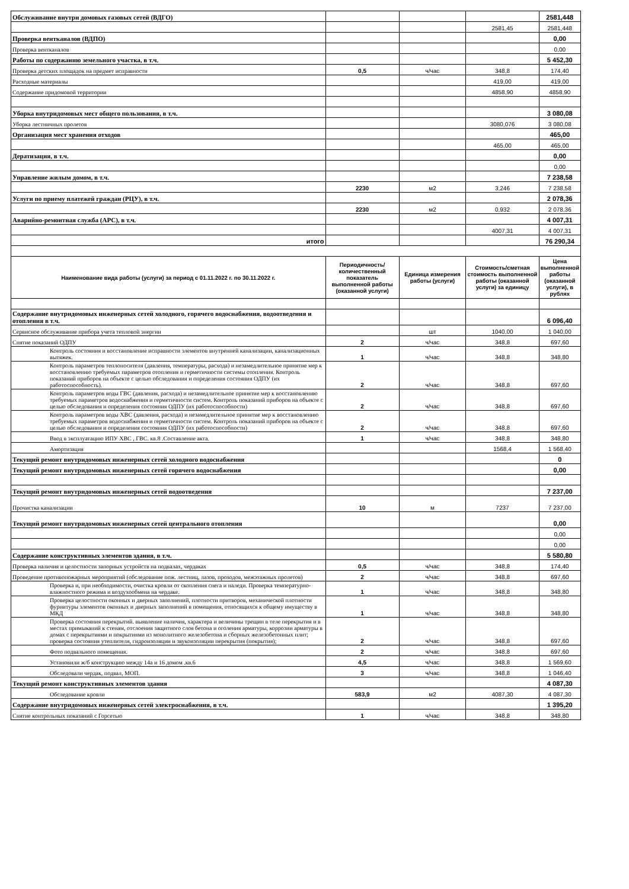| Обслуживание внутри домовых газовых сетей (ВДГО) | | | | 2581,448 |
| | | | 2581,45 | 2581,448 |
| Проверка вентканалов (ВДПО) | | | | 0,00 |
| Проверка вентканалов | | | | 0,00 |
| Работы по содержанию земельного участка, в т.ч. | | | | 5 452,30 |
| Проверка детских площадок на предмет исправности | 0,5 | ч/час | 348,8 | 174,40 |
| Расходные материалы | | | 419,00 | 419,00 |
| Содержание придомовой территории | | | 4858,90 | 4858,90 |
| Уборка внутридомовых мест общего пользования, в т.ч. | | | | 3 080,08 |
| Уборка лестничных пролетов | | | 3080,076 | 3 080,08 |
| Организация мест хранения отходов | | | | 465,00 |
| | | | 465,00 | 465,00 |
| Дератизация, в т.ч. | | | | 0,00 |
| | | | | 0,00 |
| Управление жилым домом, в т.ч. | | | | 7 238,58 |
| | 2230 | м2 | 3,246 | 7 238,58 |
| Услуги по приему платежей граждан (РЦУ), в т.ч. | | | | 2 078,36 |
| | 2230 | м2 | 0,932 | 2 078,36 |
| Аварийно-ремонтная служба (АРС), в т.ч. | | | | 4 007,31 |
| | | | 4007,31 | 4 007,31 |
| итого | | | | 76 290,34 |
| Наименование вида работы (услуги) за период с 01.11.2022 г. по 30.11.2022 г. | Периодичность/ количественный показатель выполненной работы (оказанной услуги) | Единица измерения работы (услуги) | Стоимость/сметная стоимость выполненной работы (оказанной услуги) за единицу | Цена выполненной работы (оказанной услуги), в рублях |
| Содержание внутридомовых инженерных сетей холодного, горячего водоснабжения, водоотведения и отопления в т.ч. | | | | 6 096,40 |
| Сервисное обслуживание прибора учета тепловой энергии | | шт | 1040,00 | 1 040,00 |
| Снятие показаний ОДПУ | 2 | ч/час | 348,8 | 697,60 |
| Контроль состояния и восстановление исправности элементов внутренней канализации, канализационных вытяжек. | 1 | ч/час | 348,8 | 348,80 |
| Контроль параметров теплоносителя (давления, температуры, расхода) и незамедлительное принятие мер к восстановлению требуемых параметров отопления и герметичности системы отопления. Контроль показаний приборов на объекте с целью обследования и определения состояния ОДПУ (их работоспособность). | 2 | ч/час | 348,8 | 697,60 |
| Контроль параметров воды ГВС (давления, расхода) и незамедлительное принятие мер к восстановлению требуемых параметров водоснабжения и герметичности систем. Контроль показаний приборов на объекте с целью обследования и определения состояния ОДПУ (их работоспособности) | 2 | ч/час | 348,8 | 697,60 |
| Контроль параметров воды ХВС (давления, расхода) и незамедлительное принятие мер к восстановлению требуемых параметров водоснабжения и герметичности систем. Контроль показаний приборов на объекте с целью обследования и определения состояния ОДПУ (их работоспособности) | 2 | ч/час | 348,8 | 697,60 |
| Ввод в эксплуатацию ИПУ ХВС , ГВС. кв.8 .Составление акта. | 1 | ч/час | 348,8 | 348,80 |
| Амортизация | | | 1568,4 | 1 568,40 |
| Текущий ремонт внутридомовых инженерных сетей холодного водоснабжения | | | | 0 |
| Текущий ремонт внутридомовых инженерных сетей горячего водоснабжения | | | | 0,00 |
| Текущий ремонт внутридомовых инженерных сетей водоотведения | | | | 7 237,00 |
| Прочистка канализации | 10 | м | 7237 | 7 237,00 |
| Текущий ремонт внутридомовых инженерных сетей центрального отопления | | | | 0,00 |
| | | | | 0,00 |
| | | | | 0,00 |
| Содержание конструктивных элементов здания, в т.ч. | | | | 5 580,80 |
| Проверка наличия и целостности запорных устройств на подвалах, чердаках | 0,5 | ч/час | 348,8 | 174,40 |
| Проведение противопожарных мероприятий (обследование пож. лестниц, лазов, проходов, межэтажных пролетов) | 2 | ч/час | 348,8 | 697,60 |
| Проверка и, при необходимости, очистка кровли от скопления снега и наледи. Проверка температурно-влажностного режима и воздухообмена на чердаке. | 1 | ч/час | 348,8 | 348,80 |
| Проверка целостности оконных и дверных заполнений, плотности притворов, механической плотности фурнитуры элементов оконных и дверных заполнений в помещения, относящихся к общему имуществу в МКД | 1 | ч/час | 348,8 | 348,80 |
| Проверка состояния перекрытий. выявление наличия, характера и величины трещин в теле перекрытия и в местах примыканий к стенам, отслоения защитного слоя бетона и оголения арматуры, коррозии арматуры в домах с перекрытиями и покрытиями из монолитного железобетона и сборных железобетонных плит; проверка состояния утеплителя, гидроизоляции и звукоизоляции перекрытия (покрытия); | 2 | ч/час | 348,8 | 697,60 |
| Фото подвального помещения. | 2 | ч/час | 348,8 | 697,60 |
| Установили ж/б конструкцию между 14а и 16 домом .кв.6 | 4,5 | ч/час | 348,8 | 1 569,60 |
| Обследовали чердак, подвал, МОП. | 3 | ч/час | 348,8 | 1 046,40 |
| Текущий ремонт конструктивных элементов здания | | | | 4 087,30 |
| Обследование кровли | 583,9 | м2 | 4087,30 | 4 087,30 |
| Содержание внутридомовых инженерных сетей электроснабжения, в т.ч. | | | | 1 395,20 |
| Снятие контрольных показаний с Горсетью | 1 | ч/час | 348,8 | 348,80 |